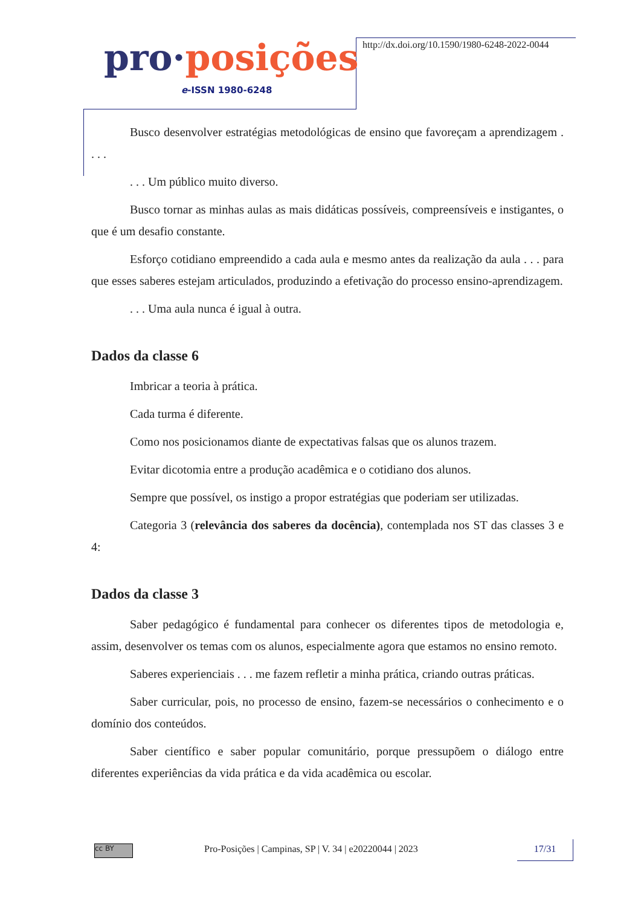pro·posições
e-ISSN 1980-6248
http://dx.doi.org/10.1590/1980-6248-2022-0044
Busco desenvolver estratégias metodológicas de ensino que favoreçam a aprendizagem . . . .
. . . Um público muito diverso.
Busco tornar as minhas aulas as mais didáticas possíveis, compreensíveis e instigantes, o que é um desafio constante.
Esforço cotidiano empreendido a cada aula e mesmo antes da realização da aula . . . para que esses saberes estejam articulados, produzindo a efetivação do processo ensino-aprendizagem.
. . . Uma aula nunca é igual à outra.
Dados da classe 6
Imbricar a teoria à prática.
Cada turma é diferente.
Como nos posicionamos diante de expectativas falsas que os alunos trazem.
Evitar dicotomia entre a produção acadêmica e o cotidiano dos alunos.
Sempre que possível, os instigo a propor estratégias que poderiam ser utilizadas.
Categoria 3 (relevância dos saberes da docência), contemplada nos ST das classes 3 e 4:
Dados da classe 3
Saber pedagógico é fundamental para conhecer os diferentes tipos de metodologia e, assim, desenvolver os temas com os alunos, especialmente agora que estamos no ensino remoto.
Saberes experienciais . . . me fazem refletir a minha prática, criando outras práticas.
Saber curricular, pois, no processo de ensino, fazem-se necessários o conhecimento e o domínio dos conteúdos.
Saber científico e saber popular comunitário, porque pressupõem o diálogo entre diferentes experiências da vida prática e da vida acadêmica ou escolar.
cc BY
Pro-Posições | Campinas, SP | V. 34 | e20220044 | 2023
17/31